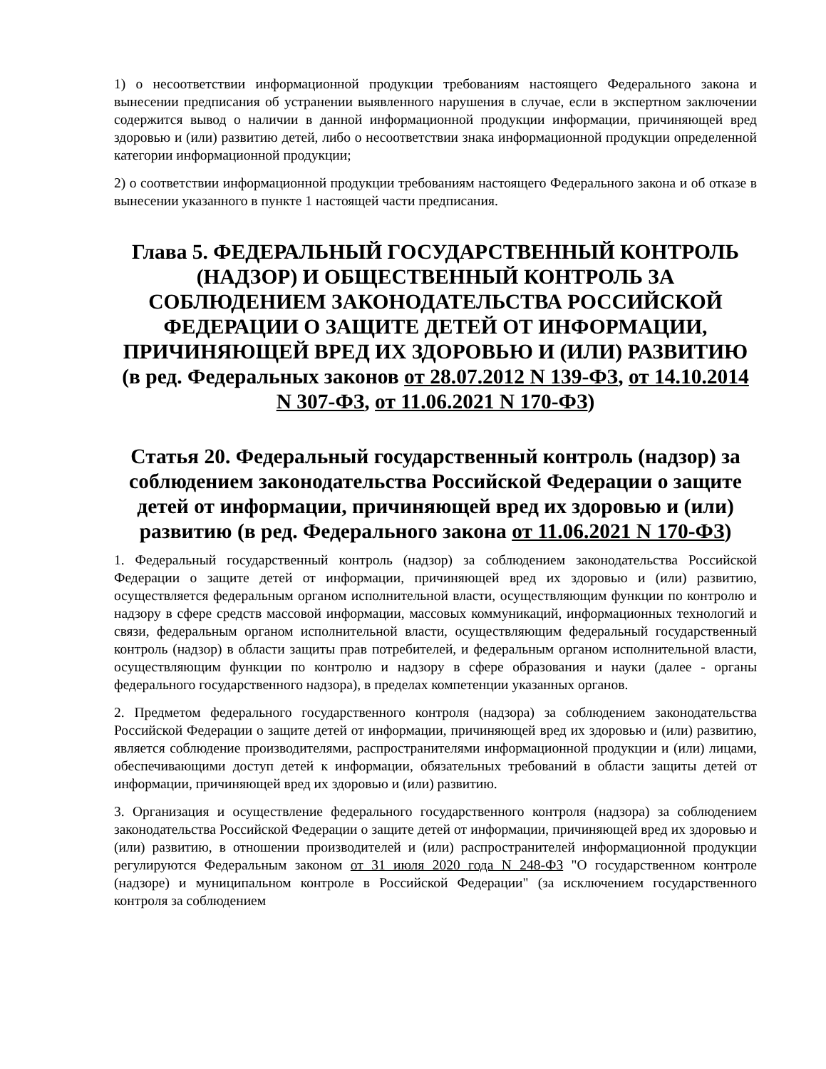1) о несоответствии информационной продукции требованиям настоящего Федерального закона и вынесении предписания об устранении выявленного нарушения в случае, если в экспертном заключении содержится вывод о наличии в данной информационной продукции информации, причиняющей вред здоровью и (или) развитию детей, либо о несоответствии знака информационной продукции определенной категории информационной продукции;
2) о соответствии информационной продукции требованиям настоящего Федерального закона и об отказе в вынесении указанного в пункте 1 настоящей части предписания.
Глава 5. ФЕДЕРАЛЬНЫЙ ГОСУДАРСТВЕННЫЙ КОНТРОЛЬ (НАДЗОР) И ОБЩЕСТВЕННЫЙ КОНТРОЛЬ ЗА СОБЛЮДЕНИЕМ ЗАКОНОДАТЕЛЬСТВА РОССИЙСКОЙ ФЕДЕРАЦИИ О ЗАЩИТЕ ДЕТЕЙ ОТ ИНФОРМАЦИИ, ПРИЧИНЯЮЩЕЙ ВРЕД ИХ ЗДОРОВЬЮ И (ИЛИ) РАЗВИТИЮ (в ред. Федеральных законов от 28.07.2012 N 139-ФЗ, от 14.10.2014 N 307-ФЗ, от 11.06.2021 N 170-ФЗ)
Статья 20. Федеральный государственный контроль (надзор) за соблюдением законодательства Российской Федерации о защите детей от информации, причиняющей вред их здоровью и (или) развитию (в ред. Федерального закона от 11.06.2021 N 170-ФЗ)
1. Федеральный государственный контроль (надзор) за соблюдением законодательства Российской Федерации о защите детей от информации, причиняющей вред их здоровью и (или) развитию, осуществляется федеральным органом исполнительной власти, осуществляющим функции по контролю и надзору в сфере средств массовой информации, массовых коммуникаций, информационных технологий и связи, федеральным органом исполнительной власти, осуществляющим федеральный государственный контроль (надзор) в области защиты прав потребителей, и федеральным органом исполнительной власти, осуществляющим функции по контролю и надзору в сфере образования и науки (далее - органы федерального государственного надзора), в пределах компетенции указанных органов.
2. Предметом федерального государственного контроля (надзора) за соблюдением законодательства Российской Федерации о защите детей от информации, причиняющей вред их здоровью и (или) развитию, является соблюдение производителями, распространителями информационной продукции и (или) лицами, обеспечивающими доступ детей к информации, обязательных требований в области защиты детей от информации, причиняющей вред их здоровью и (или) развитию.
3. Организация и осуществление федерального государственного контроля (надзора) за соблюдением законодательства Российской Федерации о защите детей от информации, причиняющей вред их здоровью и (или) развитию, в отношении производителей и (или) распространителей информационной продукции регулируются Федеральным законом от 31 июля 2020 года N 248-ФЗ "О государственном контроле (надзоре) и муниципальном контроле в Российской Федерации" (за исключением государственного контроля за соблюдением